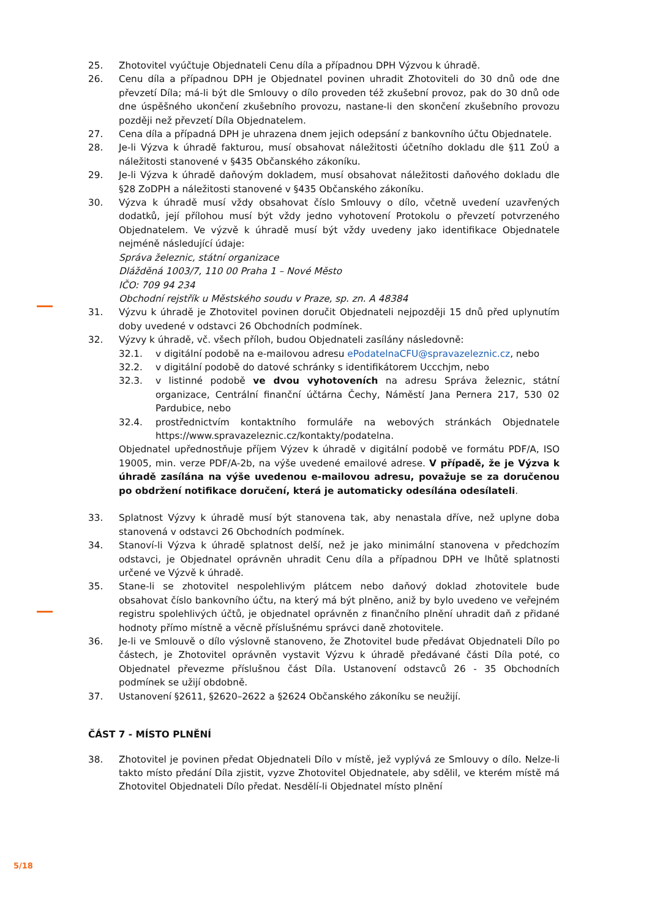25. Zhotovitel vyúčtuje Objednateli Cenu díla a případnou DPH Výzvou k úhradě.
26. Cenu díla a případnou DPH je Objednatel povinen uhradit Zhotoviteli do 30 dnů ode dne převzetí Díla; má-li být dle Smlouvy o dílo proveden též zkušební provoz, pak do 30 dnů ode dne úspěšného ukončení zkušebního provozu, nastane-li den skončení zkušebního provozu později než převzetí Díla Objednatelem.
27. Cena díla a případná DPH je uhrazena dnem jejich odepsání z bankovního účtu Objednatele.
28. Je-li Výzva k úhradě fakturou, musí obsahovat náležitosti účetního dokladu dle §11 ZoÚ a náležitosti stanovené v §435 Občanského zákoníku.
29. Je-li Výzva k úhradě daňovým dokladem, musí obsahovat náležitosti daňového dokladu dle §28 ZoDPH a náležitosti stanovené v §435 Občanského zákoníku.
30. Výzva k úhradě musí vždy obsahovat číslo Smlouvy o dílo, včetně uvedení uzavřených dodatků, její přílohou musí být vždy jedno vyhotovení Protokolu o převzetí potvrzeného Objednatelem. Ve výzvě k úhradě musí být vždy uvedeny jako identifikace Objednatele nejméně následující údaje:
Správa železnic, státní organizace
Dlážděná 1003/7, 110 00 Praha 1 – Nové Město
IČO: 709 94 234
Obchodní rejstřík u Městského soudu v Praze, sp. zn. A 48384
31. Výzvu k úhradě je Zhotovitel povinen doručit Objednateli nejpozději 15 dnů před uplynutím doby uvedené v odstavci 26 Obchodních podmínek.
32. Výzvy k úhradě, vč. všech příloh, budou Objednateli zasílány následovně:
32.1. v digitální podobě na e-mailovou adresu ePodatelnaCFU@spravazeleznic.cz, nebo
32.2. v digitální podobě do datové schránky s identifikátorem Uccchjm, nebo
32.3. v listinné podobě ve dvou vyhotoveních na adresu Správa železnic, státní organizace, Centrální finanční účtárna Čechy, Náměstí Jana Pernera 217, 530 02 Pardubice, nebo
32.4. prostřednictvím kontaktního formuláře na webových stránkách Objednatele https://www.spravazeleznic.cz/kontakty/podatelna.
Objednatel upřednostňuje příjem Výzev k úhradě v digitální podobě ve formátu PDF/A, ISO 19005, min. verze PDF/A-2b, na výše uvedené emailové adrese. V případě, že je Výzva k úhradě zasílána na výše uvedenou e-mailovou adresu, považuje se za doručenou po obdržení notifikace doručení, která je automaticky odesílána odesílateli.
33. Splatnost Výzvy k úhradě musí být stanovena tak, aby nenastala dříve, než uplyne doba stanovená v odstavci 26 Obchodních podmínek.
34. Stanoví-li Výzva k úhradě splatnost delší, než je jako minimální stanovena v předchozím odstavci, je Objednatel oprávněn uhradit Cenu díla a případnou DPH ve lhůtě splatnosti určené ve Výzvě k úhradě.
35. Stane-li se zhotovitel nespolehlivým plátcem nebo daňový doklad zhotovitele bude obsahovat číslo bankovního účtu, na který má být plněno, aniž by bylo uvedeno ve veřejném registru spolehlivých účtů, je objednatel oprávněn z finančního plnění uhradit daň z přidané hodnoty přímo místně a věcně příslušnému správci daně zhotovitele.
36. Je-li ve Smlouvě o dílo výslovně stanoveno, že Zhotovitel bude předávat Objednateli Dílo po částech, je Zhotovitel oprávněn vystavit Výzvu k úhradě předávané části Díla poté, co Objednatel převezme příslušnou část Díla. Ustanovení odstavců 26 - 35 Obchodních podmínek se užijí obdobně.
37. Ustanovení §2611, §2620–2622 a §2624 Občanského zákoníku se neužijí.
ČÁST 7 - MÍSTO PLNĚNÍ
38. Zhotovitel je povinen předat Objednateli Dílo v místě, jež vyplývá ze Smlouvy o dílo. Nelze-li takto místo předání Díla zjistit, vyzve Zhotovitel Objednatele, aby sdělil, ve kterém místě má Zhotovitel Objednateli Dílo předat. Nesdělí-li Objednatel místo plnění
5/18